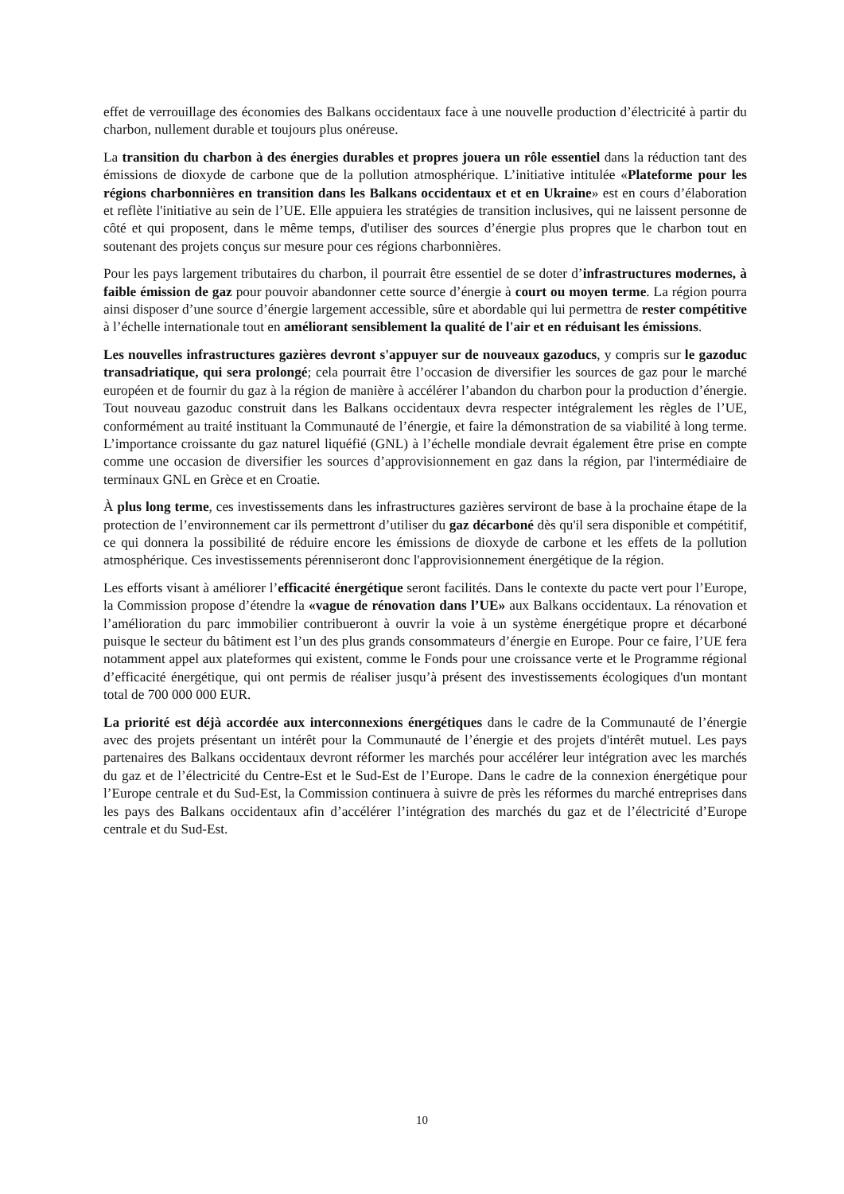effet de verrouillage des économies des Balkans occidentaux face à une nouvelle production d’électricité à partir du charbon, nullement durable et toujours plus onéreuse.
La transition du charbon à des énergies durables et propres jouera un rôle essentiel dans la réduction tant des émissions de dioxyde de carbone que de la pollution atmosphérique. L’initiative intitulée «Plateforme pour les régions charbonnières en transition dans les Balkans occidentaux et et en Ukraine» est en cours d’élaboration et reflète l'initiative au sein de l’UE. Elle appuiera les stratégies de transition inclusives, qui ne laissent personne de côté et qui proposent, dans le même temps, d'utiliser des sources d’énergie plus propres que le charbon tout en soutenant des projets conçus sur mesure pour ces régions charbonnières.
Pour les pays largement tributaires du charbon, il pourrait être essentiel de se doter d’infrastructures modernes, à faible émission de gaz pour pouvoir abandonner cette source d’énergie à court ou moyen terme. La région pourra ainsi disposer d’une source d’énergie largement accessible, sûre et abordable qui lui permettra de rester compétitive à l’échelle internationale tout en améliorant sensiblement la qualité de l'air et en réduisant les émissions.
Les nouvelles infrastructures gazières devront s'appuyer sur de nouveaux gazoducs, y compris sur le gazoduc transadriatique, qui sera prolongé; cela pourrait être l’occasion de diversifier les sources de gaz pour le marché européen et de fournir du gaz à la région de manière à accélérer l’abandon du charbon pour la production d’énergie. Tout nouveau gazoduc construit dans les Balkans occidentaux devra respecter intégralement les règles de l’UE, conformément au traité instituant la Communauté de l’énergie, et faire la démonstration de sa viabilité à long terme. L’importance croissante du gaz naturel liquéfié (GNL) à l’échelle mondiale devrait également être prise en compte comme une occasion de diversifier les sources d’approvisionnement en gaz dans la région, par l'intermédiaire de terminaux GNL en Grèce et en Croatie.
À plus long terme, ces investissements dans les infrastructures gazières serviront de base à la prochaine étape de la protection de l’environnement car ils permettront d’utiliser du gaz décarboné dès qu'il sera disponible et compétitif, ce qui donnera la possibilité de réduire encore les émissions de dioxyde de carbone et les effets de la pollution atmosphérique. Ces investissements pérenniseront donc l'approvisionnement énergétique de la région.
Les efforts visant à améliorer l’efficacité énergétique seront facilités. Dans le contexte du pacte vert pour l’Europe, la Commission propose d’étendre la «vague de rénovation dans l’UE» aux Balkans occidentaux. La rénovation et l’amélioration du parc immobilier contribueront à ouvrir la voie à un système énergétique propre et décarboné puisque le secteur du bâtiment est l’un des plus grands consommateurs d’énergie en Europe. Pour ce faire, l’UE fera notamment appel aux plateformes qui existent, comme le Fonds pour une croissance verte et le Programme régional d’efficacité énergétique, qui ont permis de réaliser jusqu’à présent des investissements écologiques d'un montant total de 700 000 000 EUR.
La priorité est déjà accordée aux interconnexions énergétiques dans le cadre de la Communauté de l’énergie avec des projets présentant un intérêt pour la Communauté de l’énergie et des projets d'intérêt mutuel. Les pays partenaires des Balkans occidentaux devront réformer les marchés pour accélérer leur intégration avec les marchés du gaz et de l’électricité du Centre-Est et le Sud-Est de l’Europe. Dans le cadre de la connexion énergétique pour l’Europe centrale et du Sud-Est, la Commission continuera à suivre de près les réformes du marché entreprises dans les pays des Balkans occidentaux afin d’accélérer l’intégration des marchés du gaz et de l’électricité d’Europe centrale et du Sud-Est.
10